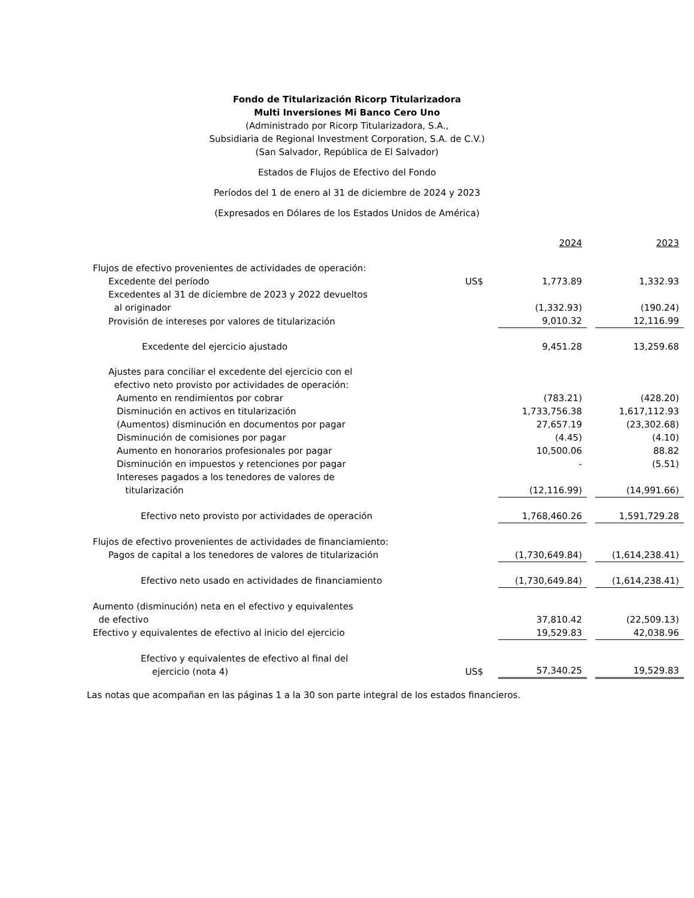Fondo de Titularización Ricorp Titularizadora
Multi Inversiones Mi Banco Cero Uno
(Administrado por Ricorp Titularizadora, S.A.,
Subsidiaria de Regional Investment Corporation, S.A. de C.V.)
(San Salvador, República de El Salvador)
Estados de Flujos de Efectivo del Fondo
Períodos del 1 de enero al 31 de diciembre de 2024 y 2023
(Expresados en Dólares de los Estados Unidos de América)
| | | 2024 | | 2023 |
| Flujos de efectivo provenientes de actividades de operación: | | | | |
| Excedente del período | US$ | 1,773.89 | | 1,332.93 |
| Excedentes al 31 de diciembre de 2023 y 2022 devueltos al originador | | (1,332.93) | | (190.24) |
| Provisión de intereses por valores de titularización | | 9,010.32 | | 12,116.99 |
| Excedente del ejercicio ajustado | | 9,451.28 | | 13,259.68 |
| Ajustes para conciliar el excedente del ejercicio con el efectivo neto provisto por actividades de operación: | | | | |
| Aumento en rendimientos por cobrar | | (783.21) | | (428.20) |
| Disminución en activos en titularización | | 1,733,756.38 | | 1,617,112.93 |
| (Aumentos) disminución en documentos por pagar | | 27,657.19 | | (23,302.68) |
| Disminución de comisiones por pagar | | (4.45) | | (4.10) |
| Aumento en honorarios profesionales por pagar | | 10,500.06 | | 88.82 |
| Disminución en impuestos y retenciones por pagar | | - | | (5.51) |
| Intereses pagados a los tenedores de valores de titularización | | (12,116.99) | | (14,991.66) |
| Efectivo neto provisto por actividades de operación | | 1,768,460.26 | | 1,591,729.28 |
| Flujos de efectivo provenientes de actividades de financiamiento: | | | | |
| Pagos de capital a los tenedores de valores de titularización | | (1,730,649.84) | | (1,614,238.41) |
| Efectivo neto usado en actividades de financiamiento | | (1,730,649.84) | | (1,614,238.41) |
| Aumento (disminución) neta en el efectivo y equivalentes de efectivo | | 37,810.42 | | (22,509.13) |
| Efectivo y equivalentes de efectivo al inicio del ejercicio | | 19,529.83 | | 42,038.96 |
| Efectivo y equivalentes de efectivo al final del ejercicio (nota 4) | US$ | 57,340.25 | | 19,529.83 |
Las notas que acompañan en las páginas 1 a la 30 son parte integral de los estados financieros.